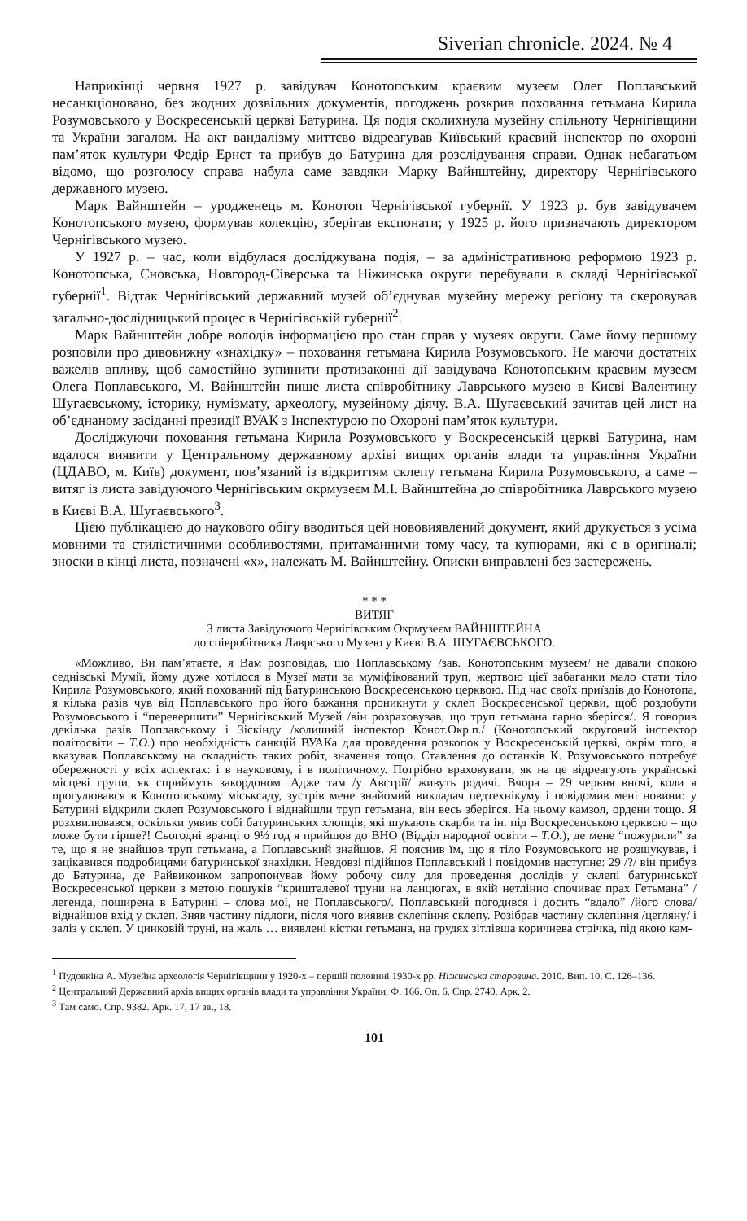Siverian chronicle. 2024. № 4
Наприкінці червня 1927 р. завідувач Конотопським краєвим музеєм Олег Поплавський несанкціоновано, без жодних дозвільних документів, погоджень розкрив поховання гетьмана Кирила Розумовського у Воскресенській церкві Батурина. Ця подія сколихнула музейну спільноту Чернігівщини та України загалом. На акт вандалізму миттєво відреагував Київський краєвий інспектор по охороні пам’яток культури Федір Ернст та прибув до Батурина для розслідування справи. Однак небагатьом відомо, що розголосу справа набула саме завдяки Марку Вайнштейну, директору Чернігівського державного музею.
Марк Вайнштейн – уродженець м. Конотоп Чернігівської губернії. У 1923 р. був завідувачем Конотопського музею, формував колекцію, зберігав експонати; у 1925 р. його призначають директором Чернігівського музею.
У 1927 р. – час, коли відбулася досліджувана подія, – за адміністративною реформою 1923 р. Конотопська, Сновська, Новгород-Сіверська та Ніжинська округи перебували в складі Чернігівської губернії<sup>1</sup>. Відтак Чернігівський державний музей об’єднував музейну мережу регіону та скеровував загально-дослідницький процес в Чернігівській губернії<sup>2</sup>.
Марк Вайнштейн добре володів інформацією про стан справ у музеях округи. Саме йому першому розповіли про дивовижну «знахідку» – поховання гетьмана Кирила Розумовського. Не маючи достатніх важелів впливу, щоб самостійно зупинити протизаконні дії завідувача Конотопським краєвим музеєм Олега Поплавського, М. Вайнштейн пише листа співробітнику Лаврського музею в Києві Валентину Шугаєвському, історику, нумізмату, археологу, музейному діячу. В.А. Шугаєвський зачитав цей лист на об’єднаному засіданні президії ВУАК з Інспектурою по Охороні пам’яток культури.
Досліджуючи поховання гетьмана Кирила Розумовського у Воскресенській церкві Батурина, нам вдалося виявити у Центральному державному архіві вищих органів влади та управління України (ЦДАВО, м. Київ) документ, пов’язаний із відкриттям склепу гетьмана Кирила Розумовського, а саме – витяг із листа завідуючого Чернігівським окрмузеєм М.І. Вайнштейна до співробітника Лаврського музею в Києві В.А. Шугаєвського<sup>3</sup>.
Цією публікацією до наукового обігу вводиться цей нововиявлений документ, який друкується з усіма мовними та стилістичними особливостями, притаманними тому часу, та купюрами, які є в оригіналі; зноски в кінці листа, позначені «х», належать М. Вайнштейну. Описки виправлені без застережень.
* * *
ВИТЯГ
З листа Завідуючого Чернігівським Окрмузеєм ВАЙНШТЕЙНА
до співробітника Лаврського Музею у Києві В.А. ШУГАЄВСЬКОГО.
«Можливо, Ви пам’ятаєте, я Вам розповідав, що Поплавському /зав. Конотопським музеєм/ не давали спокою седнівські Мумії, йому дуже хотілося в Музеї мати за муміфікований труп, жертвою цієї забаганки мало стати тіло Кирила Розумовського, який похований під Батуринською Воскресенською церквою. Під час своїх приїздів до Конотопа, я кілька разів чув від Поплавського про його бажання проникнути у склеп Воскресенської церкви, щоб роздобути Розумовського і “перевершити” Чернігівський Музей /він розраховував, що труп гетьмана гарно зберігся/. Я говорив декілька разів Поплавському і Зіскінду /колишній інспектор Конот.Окр.п./ (Конотопський округовий інспектор політосвіти – Т.О.) про необхідність санкцій ВУАКа для проведення розкопок у Воскресенській церкві, окрім того, я вказував Поплавському на складність таких робіт, значення тощо. Ставлення до останків К. Розумовського потребує обережності у всіх аспектах: і в науковому, і в політичному. Потрібно враховувати, як на це відреагують українські місцеві групи, як сприймуть закордоном. Адже там /у Австрії/ живуть родичі. Вчора – 29 червня вночі, коли я прогулювався в Конотопському міськсаду, зустрів мене знайомий викладач педтехнікуму і повідомив мені новини: у Батурині відкрили склеп Розумовського і віднайшли труп гетьмана, він весь зберігся. На ньому камзол, ордени тощо. Я розхвилювався, оскільки уявив собі батуринських хлопців, які шукають скарби та ін. під Воскресенською церквою – що може бути гірше?! Сьогодні вранці о 9½ год я прийшов до ВНО (Відділ народної освіти – Т.О.), де мене “пожурили” за те, що я не знайшов труп гетьмана, а Поплавський знайшов. Я пояснив їм, що я тіло Розумовського не розшукував, і зацікавився подробицями батуринської знахідки. Невдовзі підійшов Поплавський і повідомив наступне: 29 /?/ він прибув до Батурина, де Райвиконком запропонував йому робочу силу для проведення дослідів у склепі батуринської Воскресенської церкви з метою пошуків “кришталевої труни на ланцюгах, в якій нетлінно спочиває прах Гетьмана” /легенда, поширена в Батурині – слова мої, не Поплавського/. Поплавський погодився і досить “вдало” /його слова/ віднайшов вхід у склеп. Зняв частину підлоги, після чого виявив склепіння склепу. Розібрав частину склепіння /цегляну/ і заліз у склеп. У цинковій труні, на жаль … виявлені кістки гетьмана, на грудях зітлівша коричнева стрічка, під якою кам-
<sup>1</sup> Пудовкіна А. Музейна археологія Чернігівщини у 1920-х – першій половині 1930-х рр. Ніжинська старовина. 2010. Вип. 10. С. 126–136.
<sup>2</sup> Центральний Державний архів вищих органів влади та управління України. Ф. 166. Оп. 6. Спр. 2740. Арк. 2.
<sup>3</sup> Там само. Спр. 9382. Арк. 17, 17 зв., 18.
101